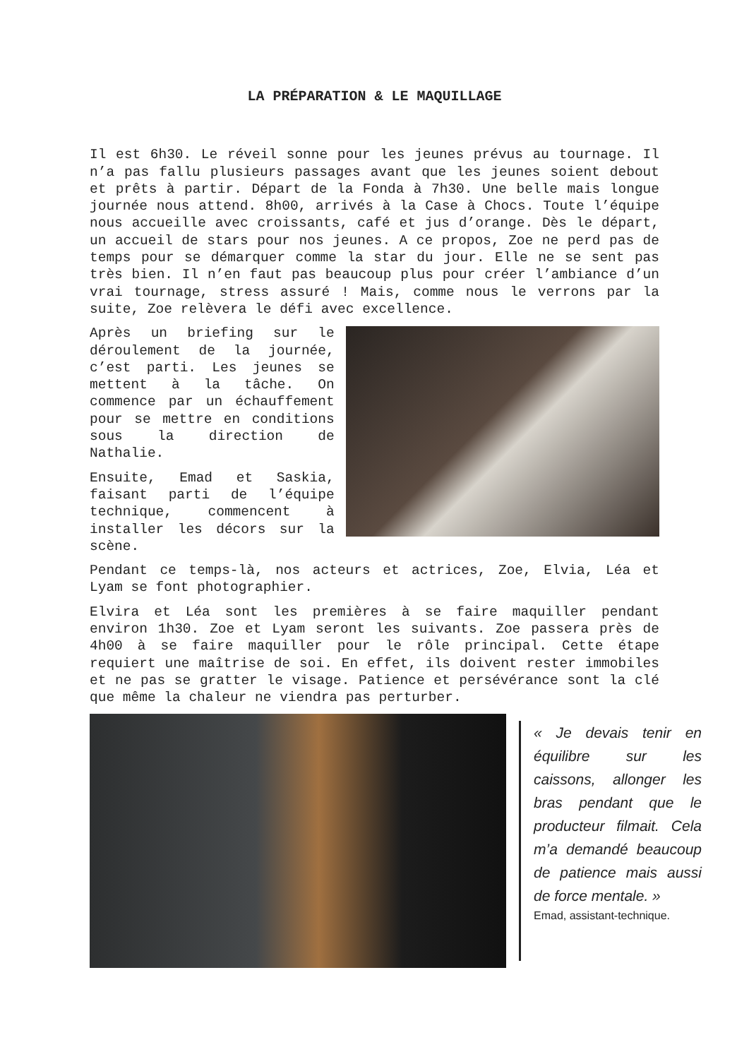LA PRÉPARATION & LE MAQUILLAGE
Il est 6h30. Le réveil sonne pour les jeunes prévus au tournage. Il n’a pas fallu plusieurs passages avant que les jeunes soient debout et prêts à partir. Départ de la Fonda à 7h30. Une belle mais longue journée nous attend. 8h00, arrivés à la Case à Chocs. Toute l’équipe nous accueille avec croissants, café et jus d’orange. Dès le départ, un accueil de stars pour nos jeunes. A ce propos, Zoe ne perd pas de temps pour se démarquer comme la star du jour. Elle ne se sent pas très bien. Il n’en faut pas beaucoup plus pour créer l’ambiance d’un vrai tournage, stress assuré ! Mais, comme nous le verrons par la suite, Zoe relèvera le défi avec excellence.
Après un briefing sur le déroulement de la journée, c’est parti. Les jeunes se mettent à la tâche. On commence par un échauffement pour se mettre en conditions sous la direction de Nathalie.
Ensuite, Emad et Saskia, faisant parti de l’équipe technique, commencent à installer les décors sur la scène.
Pendant ce temps-là, nos acteurs et actrices, Zoe, Elvia, Léa et Lyam se font photographier.
Elvira et Léa sont les premières à se faire maquiller pendant environ 1h30. Zoe et Lyam seront les suivants. Zoe passera près de 4h00 à se faire maquiller pour le rôle principal. Cette étape requiert une maîtrise de soi. En effet, ils doivent rester immobiles et ne pas se gratter le visage. Patience et persévérance sont la clé que même la chaleur ne viendra pas perturber.
« Je devais tenir en équilibre sur les caissons, allonger les bras pendant que le producteur filmait. Cela m’a demandé beaucoup de patience mais aussi de force mentale. »
Emad, assistant-technique.